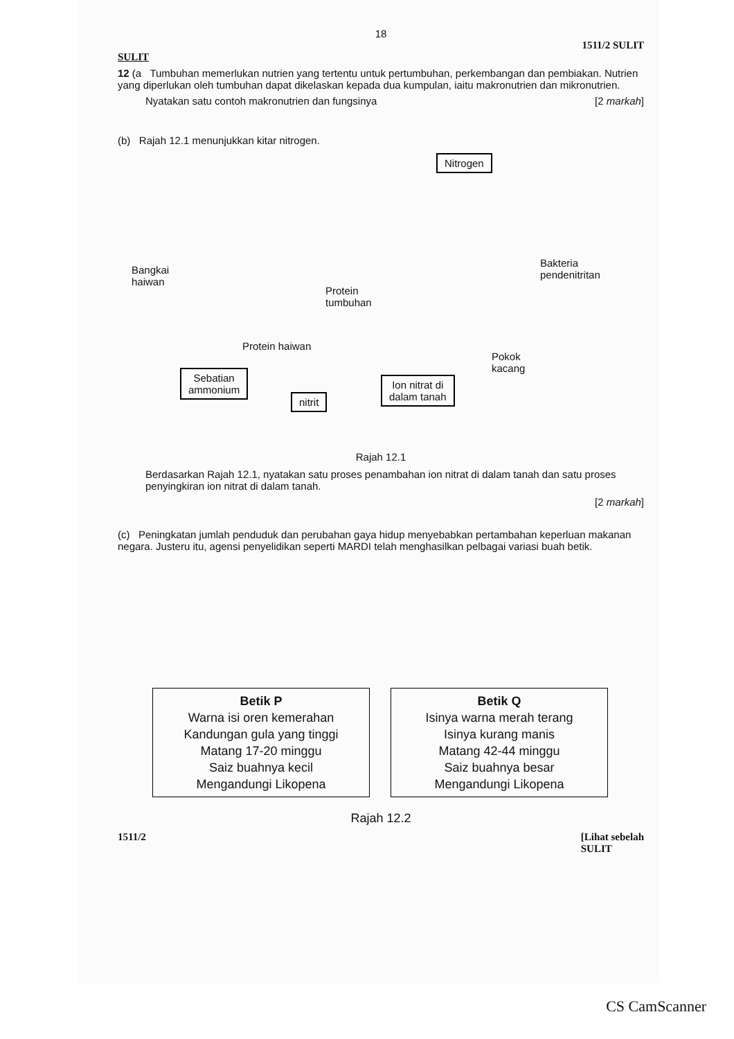18
1511/2 SULIT
SULIT
12 (a Tumbuhan memerlukan nutrien yang tertentu untuk pertumbuhan, perkembangan dan pembiakan. Nutrien yang diperlukan oleh tumbuhan dapat dikelaskan kepada dua kumpulan, iaitu makronutrien dan mikronutrien.
Nyatakan satu contoh makronutrien dan fungsinya [2 markah]
(b) Rajah 12.1 menunjukkan kitar nitrogen.
Nitrogen
Bangkai
haiwan
Protein
tumbuhan
Bakteria
pendenitritan
Protein haiwan
Pokok
kacang
Sebatian
ammonium
nitrit
Ion nitrat di
dalam tanah
Rajah 12.1
Berdasarkan Rajah 12.1, nyatakan satu proses penambahan ion nitrat di dalam tanah dan satu proses penyingkiran ion nitrat di dalam tanah.
[2 markah]
(c) Peningkatan jumlah penduduk dan perubahan gaya hidup menyebabkan pertambahan keperluan makanan negara. Justeru itu, agensi penyelidikan seperti MARDI telah menghasilkan pelbagai variasi buah betik.
Betik P
Warna isi oren kemerahan
Kandungan gula yang tinggi
Matang 17-20 minggu
Saiz buahnya kecil
Mengandungi Likopena
Betik Q
Isinya warna merah terang
Isinya kurang manis
Matang 42-44 minggu
Saiz buahnya besar
Mengandungi Likopena
Rajah 12.2
1511/2 [Lihat sebelah
SULIT
CS CamScanner